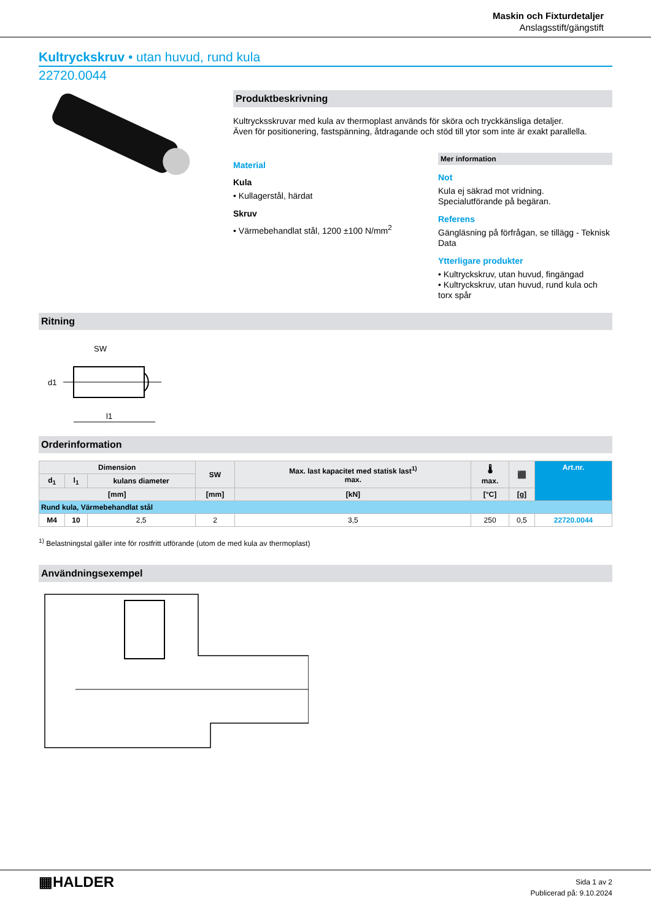Maskin och Fixturdetaljer
Anslagsstift/gängstift
Kultryckskruv • utan huvud, rund kula
22720.0044
Produktbeskrivning
Kultrycksskruvar med kula av thermoplast används för sköra och tryckkänsliga detaljer.
Även för positionering, fastspänning, åtdragande och stöd till ytor som inte är exakt parallella.
Material
Kula
• Kullagerstål, härdat
Skruv
• Värmebehandlat stål, 1200 ±100 N/mm<sup>2</sup>
Mer information
Not
Kula ej säkrad mot vridning.
Specialutförande på begäran.
Referens
Gängläsning på förfrågan, se tillägg - Teknisk Data
Ytterligare produkter
• Kultryckskruv, utan huvud, fingängad
• Kultryckskruv, utan huvud, rund kula och torx spår
Ritning
SW
d1
l1
Orderinformation
| Dimension | | | SW | Max. last kapacitet med statisk last<sup>1)</sup> max. | 🌡 max. | ⬛ | Art.nr. |
| --- | --- | --- | --- | --- | --- | --- | --- |
| d<sub>1</sub> | l<sub>1</sub> | kulans diameter | | | | | |
| [mm] | | | [mm] | [kN] | [°C] | [g] | |
| Rund kula, Värmebehandlat stål | | | | | | | |
| M4 | 10 | 2,5 | 2 | 3,5 | 250 | 0,5 | 22720.0044 |
<sup>1)</sup> Belastningstal gäller inte för rostfritt utförande (utom de med kula av thermoplast)
Användningsexempel
▦HALDER
Sida 1 av 2
Publicerad på: 9.10.2024